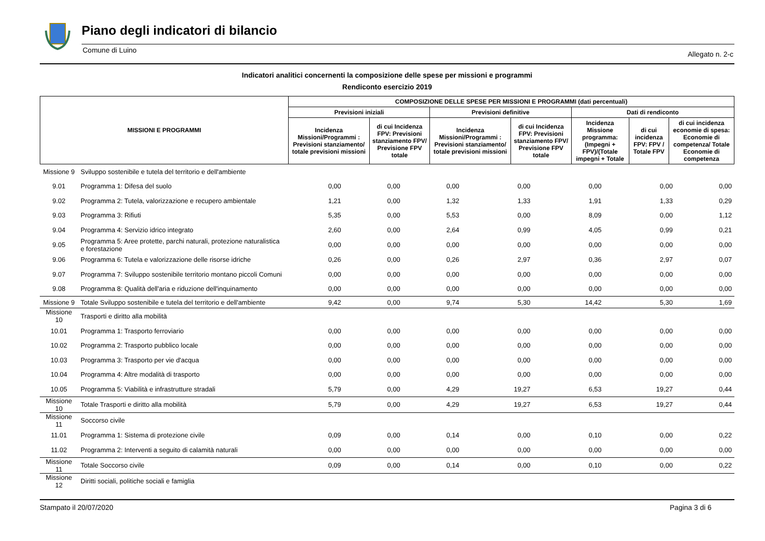Piano degli indicatori di bilancio
Comune di Luino Allegato n. 2-c
Indicatori analitici concernenti la composizione delle spese per missioni e programmi
Rendiconto esercizio 2019
| MISSIONI E PROGRAMMI | COMPOSIZIONE DELLE SPESE PER MISSIONI E PROGRAMMI (dati percentuali) | | | | | | |
| --- | --- | --- | --- | --- | --- | --- | --- |
| | Previsioni iniziali | | Previsioni definitive | | Dati di rendiconto | | |
| | Incidenza Missioni/Programmi : Previsioni stanziamento/ totale previsioni missioni | di cui Incidenza FPV: Previsioni stanziamento FPV/ Previsione FPV totale | Incidenza Missioni/Programmi : Previsioni stanziamento/ totale previsioni missioni | di cui Incidenza FPV: Previsioni stanziamento FPV/ Previsione FPV totale | Incidenza Missione programma: (Impegni + FPV)/(Totale impegni + Totale | di cui incidenza FPV: FPV / Totale FPV | di cui incidenza economie di spesa: Economie di competenza/ Totale Economie di competenza |
| Missione 9 | Sviluppo sostenibile e tutela del territorio e dell'ambiente | | | | | | | |
| 9.01 | Programma 1: Difesa del suolo | 0,00 | 0,00 | 0,00 | 0,00 | 0,00 | 0,00 | 0,00 |
| 9.02 | Programma 2: Tutela, valorizzazione e recupero ambientale | 1,21 | 0,00 | 1,32 | 1,33 | 1,91 | 1,33 | 0,29 |
| 9.03 | Programma 3: Rifiuti | 5,35 | 0,00 | 5,53 | 0,00 | 8,09 | 0,00 | 1,12 |
| 9.04 | Programma 4: Servizio idrico integrato | 2,60 | 0,00 | 2,64 | 0,99 | 4,05 | 0,99 | 0,21 |
| 9.05 | Programma 5: Aree protette, parchi naturali, protezione naturalistica e forestazione | 0,00 | 0,00 | 0,00 | 0,00 | 0,00 | 0,00 | 0,00 |
| 9.06 | Programma 6: Tutela e valorizzazione delle risorse idriche | 0,26 | 0,00 | 0,26 | 2,97 | 0,36 | 2,97 | 0,07 |
| 9.07 | Programma 7: Sviluppo sostenibile territorio montano piccoli Comuni | 0,00 | 0,00 | 0,00 | 0,00 | 0,00 | 0,00 | 0,00 |
| 9.08 | Programma 8: Qualità dell'aria e riduzione dell'inquinamento | 0,00 | 0,00 | 0,00 | 0,00 | 0,00 | 0,00 | 0,00 |
| Missione 9 | Totale Sviluppo sostenibile e tutela del territorio e dell'ambiente | 9,42 | 0,00 | 9,74 | 5,30 | 14,42 | 5,30 | 1,69 |
| Missione 10 | Trasporti e diritto alla mobilità | | | | | | | |
| 10.01 | Programma 1: Trasporto ferroviario | 0,00 | 0,00 | 0,00 | 0,00 | 0,00 | 0,00 | 0,00 |
| 10.02 | Programma 2: Trasporto pubblico locale | 0,00 | 0,00 | 0,00 | 0,00 | 0,00 | 0,00 | 0,00 |
| 10.03 | Programma 3: Trasporto per vie d'acqua | 0,00 | 0,00 | 0,00 | 0,00 | 0,00 | 0,00 | 0,00 |
| 10.04 | Programma 4: Altre modalità di trasporto | 0,00 | 0,00 | 0,00 | 0,00 | 0,00 | 0,00 | 0,00 |
| 10.05 | Programma 5: Viabilità e infrastrutture stradali | 5,79 | 0,00 | 4,29 | 19,27 | 6,53 | 19,27 | 0,44 |
| Missione 10 | Totale Trasporti e diritto alla mobilità | 5,79 | 0,00 | 4,29 | 19,27 | 6,53 | 19,27 | 0,44 |
| Missione 11 | Soccorso civile | | | | | | | |
| 11.01 | Programma 1: Sistema di protezione civile | 0,09 | 0,00 | 0,14 | 0,00 | 0,10 | 0,00 | 0,22 |
| 11.02 | Programma 2: Interventi a seguito di calamità naturali | 0,00 | 0,00 | 0,00 | 0,00 | 0,00 | 0,00 | 0,00 |
| Missione 11 | Totale Soccorso civile | 0,09 | 0,00 | 0,14 | 0,00 | 0,10 | 0,00 | 0,22 |
| Missione 12 | Diritti sociali, politiche sociali e famiglia | | | | | | | |
Stampato il 20/07/2020 Pagina 3 di 6